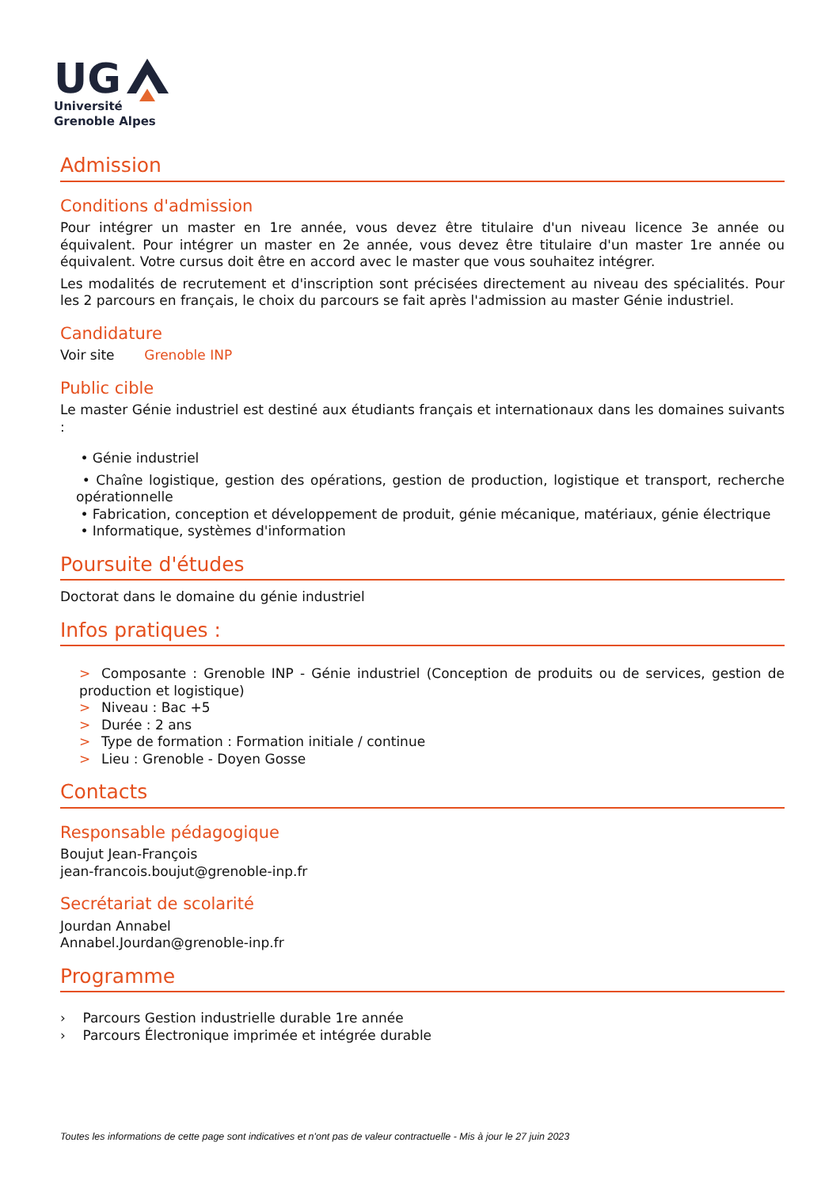UG
Université
Grenoble Alpes
Admission
Conditions d'admission
Pour intégrer un master en 1re année, vous devez être titulaire d'un niveau licence 3e année ou équivalent. Pour intégrer un master en 2e année, vous devez être titulaire d'un master 1re année ou équivalent. Votre cursus doit être en accord avec le master que vous souhaitez intégrer.
Les modalités de recrutement et d'inscription sont précisées directement au niveau des spécialités. Pour les 2 parcours en français, le choix du parcours se fait après l'admission au master Génie industriel.
Candidature
Voir site Grenoble INP
Public cible
Le master Génie industriel est destiné aux étudiants français et internationaux dans les domaines suivants :
• Génie industriel
• Chaîne logistique, gestion des opérations, gestion de production, logistique et transport, recherche opérationnelle
• Fabrication, conception et développement de produit, génie mécanique, matériaux, génie électrique
• Informatique, systèmes d'information
Poursuite d'études
Doctorat dans le domaine du génie industriel
Infos pratiques :
> Composante : Grenoble INP - Génie industriel (Conception de produits ou de services, gestion de production et logistique)
> Niveau : Bac +5
> Durée : 2 ans
> Type de formation : Formation initiale / continue
> Lieu : Grenoble - Doyen Gosse
Contacts
Responsable pédagogique
Boujut Jean-François
jean-francois.boujut@grenoble-inp.fr
Secrétariat de scolarité
Jourdan Annabel
Annabel.Jourdan@grenoble-inp.fr
Programme
› Parcours Gestion industrielle durable 1re année
› Parcours Électronique imprimée et intégrée durable
Toutes les informations de cette page sont indicatives et n'ont pas de valeur contractuelle - Mis à jour le 27 juin 2023